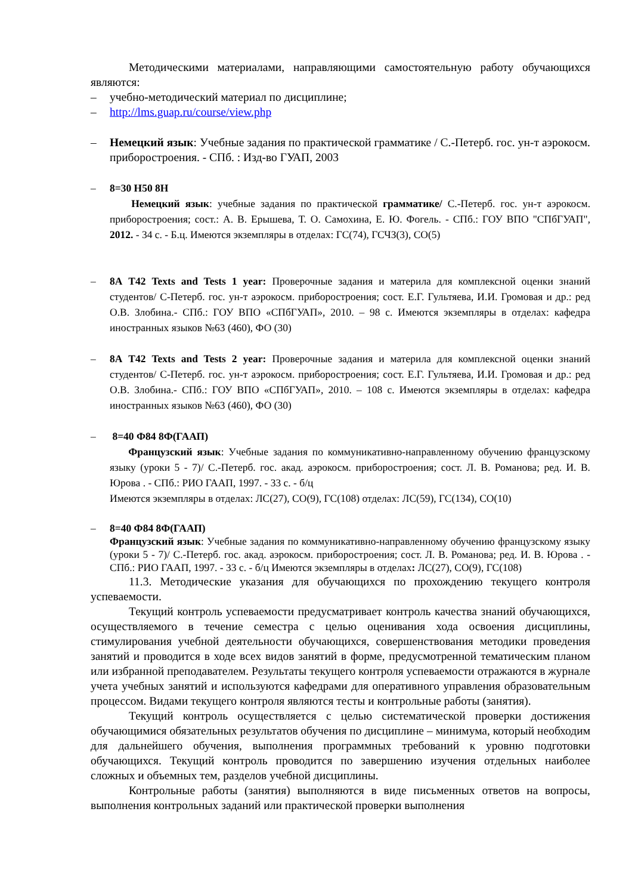Методическими материалами, направляющими самостоятельную работу обучающихся являются:
– учебно-методический материал по дисциплине;
– http://lms.guap.ru/course/view.php
– Немецкий язык: Учебные задания по практической грамматике / С.-Петерб. гос. ун-т аэрокосм. приборостроения. - СПб. : Изд-во ГУАП, 2003
– 8=30 Н50 8Н
Немецкий язык: учебные задания по практической грамматике/ С.-Петерб. гос. ун-т аэрокосм. приборостроения; сост.: А. В. Ерышева, Т. О. Самохина, Е. Ю. Фогель. - СПб.: ГОУ ВПО "СПбГУАП", 2012. - 34 с. - Б.ц. Имеются экземпляры в отделах: ГС(74), ГСЧЗ(3), СО(5)
– 8А Т42 Texts and Tests 1 year: Проверочные задания и материла для комплексной оценки знаний студентов/ С-Петерб. гос. ун-т аэрокосм. приборостроения; сост. Е.Г. Гультяева, И.И. Громовая и др.: ред О.В. Злобина.- СПб.: ГОУ ВПО «СПбГУАП», 2010. – 98 с. Имеются экземпляры в отделах: кафедра иностранных языков №63 (460), ФО (30)
– 8А Т42 Texts and Tests 2 year: Проверочные задания и материла для комплексной оценки знаний студентов/ С-Петерб. гос. ун-т аэрокосм. приборостроения; сост. Е.Г. Гультяева, И.И. Громовая и др.: ред О.В. Злобина.- СПб.: ГОУ ВПО «СПбГУАП», 2010. – 108 с. Имеются экземпляры в отделах: кафедра иностранных языков №63 (460), ФО (30)
– 8=40 Ф84 8Ф(ГААП)
Французский язык: Учебные задания по коммуникативно-направленному обучению французскому языку (уроки 5 - 7)/ С.-Петерб. гос. акад. аэрокосм. приборостроения; сост. Л. В. Романова; ред. И. В. Юрова . - СПб.: РИО ГААП, 1997. - 33 с. - б/ц
Имеются экземпляры в отделах: ЛС(27), СО(9), ГС(108) отделах: ЛС(59), ГС(134), СО(10)
– 8=40 Ф84 8Ф(ГААП)
Французский язык: Учебные задания по коммуникативно-направленному обучению французскому языку (уроки 5 - 7)/ С.-Петерб. гос. акад. аэрокосм. приборостроения; сост. Л. В. Романова; ред. И. В. Юрова . - СПб.: РИО ГААП, 1997. - 33 с. - б/ц Имеются экземпляры в отделах: ЛС(27), СО(9), ГС(108)
11.3. Методические указания для обучающихся по прохождению текущего контроля успеваемости.
Текущий контроль успеваемости предусматривает контроль качества знаний обучающихся, осуществляемого в течение семестра с целью оценивания хода освоения дисциплины, стимулирования учебной деятельности обучающихся, совершенствования методики проведения занятий и проводится в ходе всех видов занятий в форме, предусмотренной тематическим планом или избранной преподавателем. Результаты текущего контроля успеваемости отражаются в журнале учета учебных занятий и используются кафедрами для оперативного управления образовательным процессом. Видами текущего контроля являются тесты и контрольные работы (занятия).
Текущий контроль осуществляется с целью систематической проверки достижения обучающимися обязательных результатов обучения по дисциплине – минимума, который необходим для дальнейшего обучения, выполнения программных требований к уровню подготовки обучающихся. Текущий контроль проводится по завершению изучения отдельных наиболее сложных и объемных тем, разделов учебной дисциплины.
Контрольные работы (занятия) выполняются в виде письменных ответов на вопросы, выполнения контрольных заданий или практической проверки выполнения